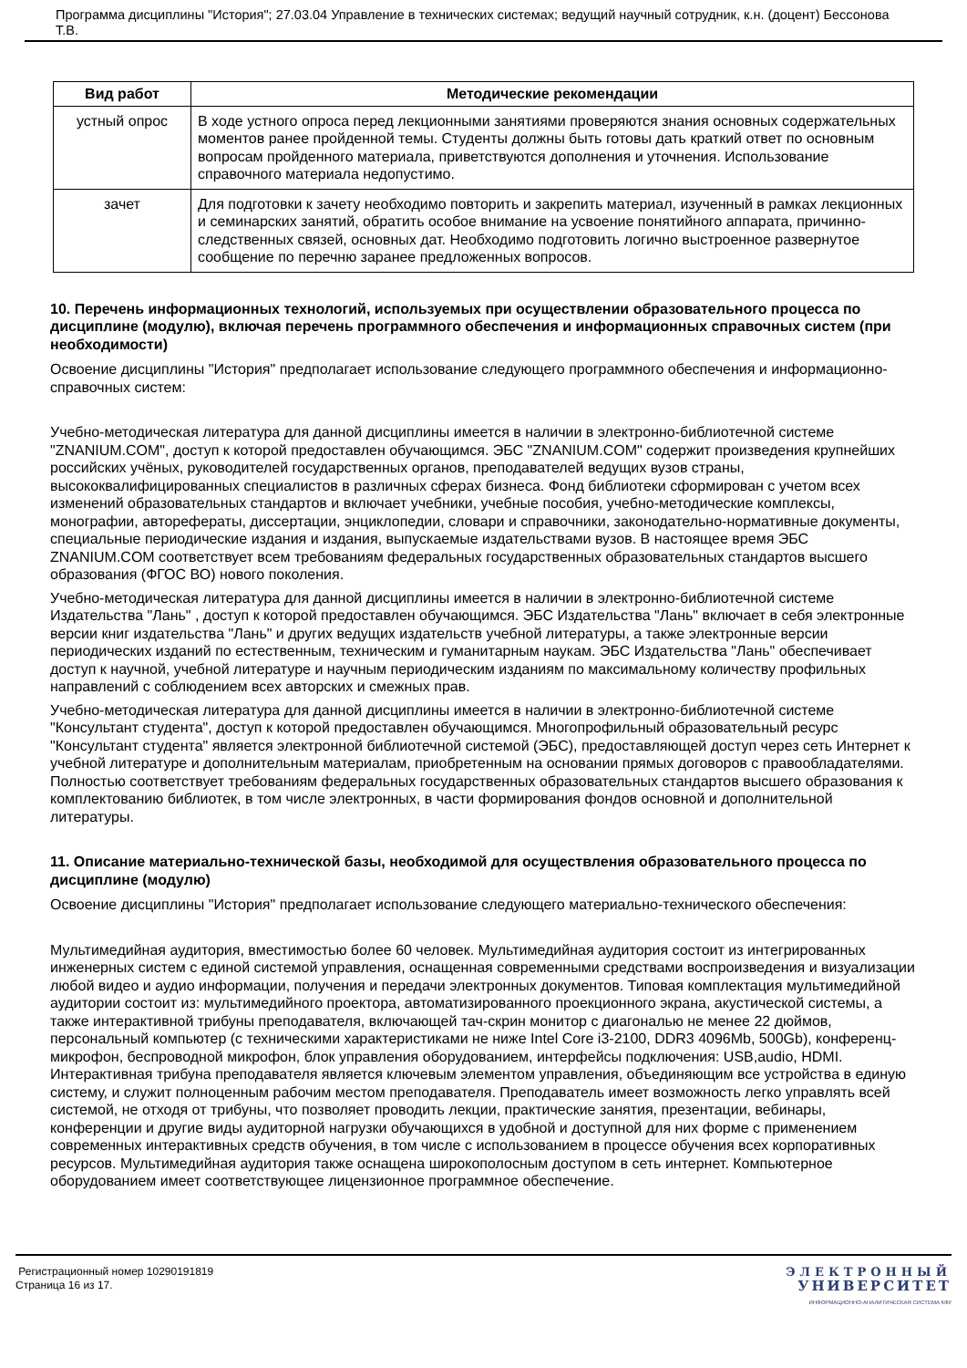Программа дисциплины "История"; 27.03.04 Управление в технических системах; ведущий научный сотрудник, к.н. (доцент) Бессонова Т.В.
| Вид работ | Методические рекомендации |
| --- | --- |
| устный опрос | В ходе устного опроса перед лекционными занятиями проверяются знания основных содержательных моментов ранее пройденной темы. Студенты должны быть готовы дать краткий ответ по основным вопросам пройденного материала, приветствуются дополнения и уточнения. Использование справочного материала недопустимо. |
| зачет | Для подготовки к зачету необходимо повторить и закрепить материал, изученный в рамках лекционных и семинарских занятий, обратить особое внимание на усвоение понятийного аппарата, причинно-следственных связей, основных дат. Необходимо подготовить логично выстроенное развернутое сообщение по перечню заранее предложенных вопросов. |
10. Перечень информационных технологий, используемых при осуществлении образовательного процесса по дисциплине (модулю), включая перечень программного обеспечения и информационных справочных систем (при необходимости)
Освоение дисциплины "История" предполагает использование следующего программного обеспечения и информационно-справочных систем:
Учебно-методическая литература для данной дисциплины имеется в наличии в электронно-библиотечной системе "ZNANIUM.COM", доступ к которой предоставлен обучающимся. ЭБС "ZNANIUM.COM" содержит произведения крупнейших российских учёных, руководителей государственных органов, преподавателей ведущих вузов страны, высококвалифицированных специалистов в различных сферах бизнеса. Фонд библиотеки сформирован с учетом всех изменений образовательных стандартов и включает учебники, учебные пособия, учебно-методические комплексы, монографии, авторефераты, диссертации, энциклопедии, словари и справочники, законодательно-нормативные документы, специальные периодические издания и издания, выпускаемые издательствами вузов. В настоящее время ЭБС ZNANIUM.COM соответствует всем требованиям федеральных государственных образовательных стандартов высшего образования (ФГОС ВО) нового поколения.
Учебно-методическая литература для данной дисциплины имеется в наличии в электронно-библиотечной системе Издательства "Лань" , доступ к которой предоставлен обучающимся. ЭБС Издательства "Лань" включает в себя электронные версии книг издательства "Лань" и других ведущих издательств учебной литературы, а также электронные версии периодических изданий по естественным, техническим и гуманитарным наукам. ЭБС Издательства "Лань" обеспечивает доступ к научной, учебной литературе и научным периодическим изданиям по максимальному количеству профильных направлений с соблюдением всех авторских и смежных прав.
Учебно-методическая литература для данной дисциплины имеется в наличии в электронно-библиотечной системе "Консультант студента", доступ к которой предоставлен обучающимся. Многопрофильный образовательный ресурс "Консультант студента" является электронной библиотечной системой (ЭБС), предоставляющей доступ через сеть Интернет к учебной литературе и дополнительным материалам, приобретенным на основании прямых договоров с правообладателями. Полностью соответствует требованиям федеральных государственных образовательных стандартов высшего образования к комплектованию библиотек, в том числе электронных, в части формирования фондов основной и дополнительной литературы.
11. Описание материально-технической базы, необходимой для осуществления образовательного процесса по дисциплине (модулю)
Освоение дисциплины "История" предполагает использование следующего материально-технического обеспечения:
Мультимедийная аудитория, вместимостью более 60 человек. Мультимедийная аудитория состоит из интегрированных инженерных систем с единой системой управления, оснащенная современными средствами воспроизведения и визуализации любой видео и аудио информации, получения и передачи электронных документов. Типовая комплектация мультимедийной аудитории состоит из: мультимедийного проектора, автоматизированного проекционного экрана, акустической системы, а также интерактивной трибуны преподавателя, включающей тач-скрин монитор с диагональю не менее 22 дюймов, персональный компьютер (с техническими характеристиками не ниже Intel Core i3-2100, DDR3 4096Mb, 500Gb), конференц-микрофон, беспроводной микрофон, блок управления оборудованием, интерфейсы подключения: USB,audio, HDMI. Интерактивная трибуна преподавателя является ключевым элементом управления, объединяющим все устройства в единую систему, и служит полноценным рабочим местом преподавателя. Преподаватель имеет возможность легко управлять всей системой, не отходя от трибуны, что позволяет проводить лекции, практические занятия, презентации, вебинары, конференции и другие виды аудиторной нагрузки обучающихся в удобной и доступной для них форме с применением современных интерактивных средств обучения, в том числе с использованием в процессе обучения всех корпоративных ресурсов. Мультимедийная аудитория также оснащена широкополосным доступом в сеть интернет. Компьютерное оборудованием имеет соответствующее лицензионное программное обеспечение.
Регистрационный номер 10290191819
Страница 16 из 17.
ЭЛЕКТРОННЫЙ
УНИВЕРСИТЕТ
ИНФОРМАЦИОННО-АНАЛИТИЧЕСКАЯ СИСТЕМА КФУ